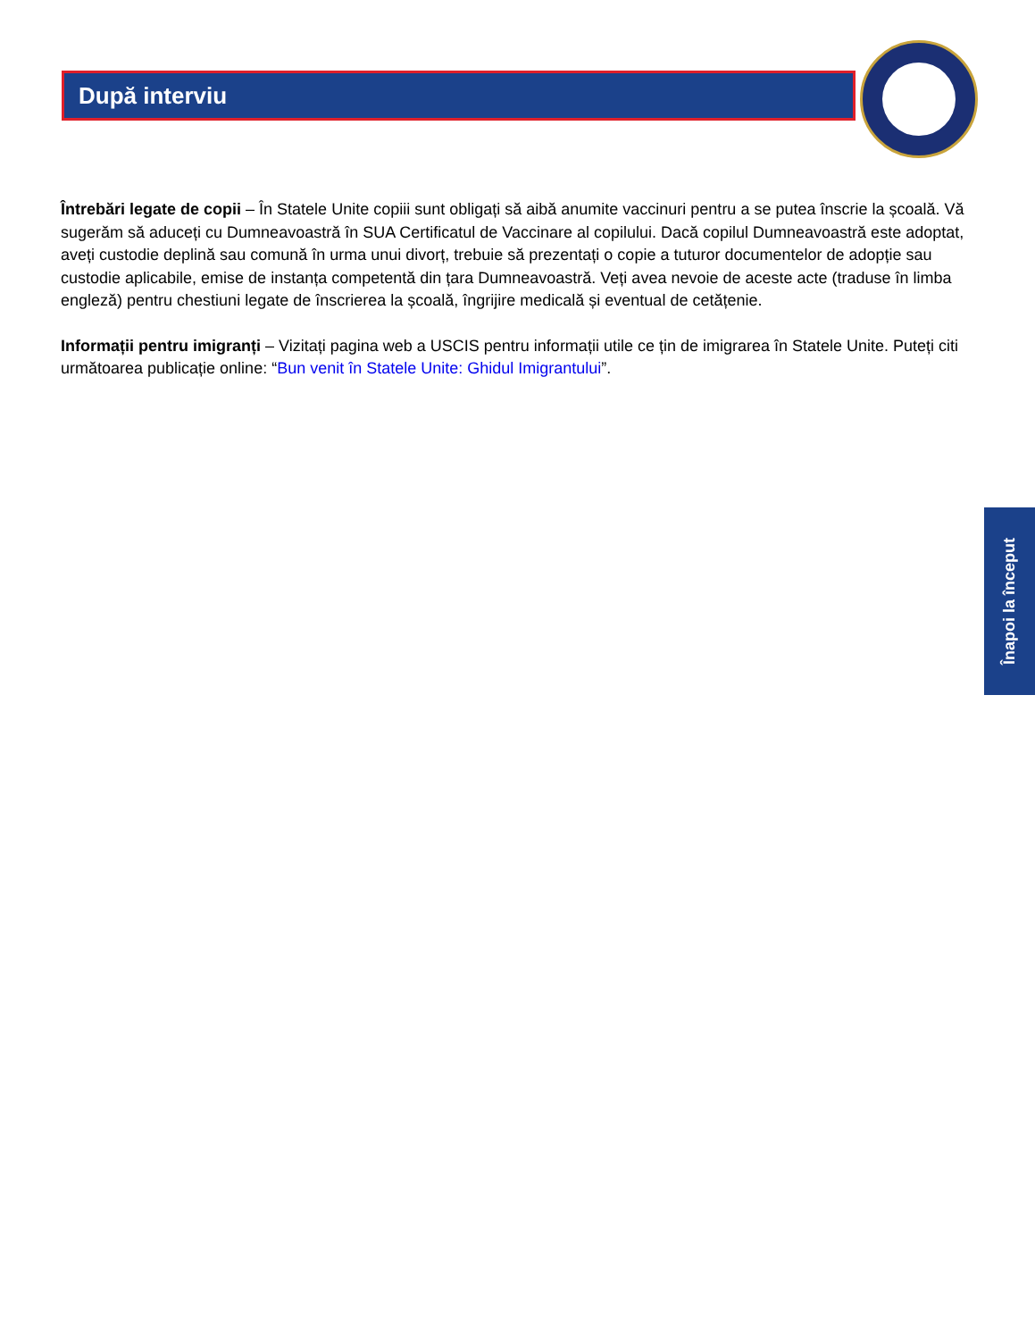După interviu
Întrebări legate de copii – În Statele Unite copiii sunt obligați să aibă anumite vaccinuri pentru a se putea înscrie la școală. Vă sugerăm să aduceți cu Dumneavoastră în SUA Certificatul de Vaccinare al copilului. Dacă copilul Dumneavoastră este adoptat, aveți custodie deplină sau comună în urma unui divorț, trebuie să prezentați o copie a tuturor documentelor de adopție sau custodie aplicabile, emise de instanța competentă din țara Dumneavoastră. Veți avea nevoie de aceste acte (traduse în limba engleză) pentru chestiuni legate de înscrierea la școală, îngrijire medicală și eventual de cetățenie.
Informații pentru imigranți – Vizitați pagina web a USCIS pentru informații utile ce țin de imigrarea în Statele Unite. Puteți citi următoarea publicație online: “Bun venit în Statele Unite: Ghidul Imigrantului”.
Înapoi la început